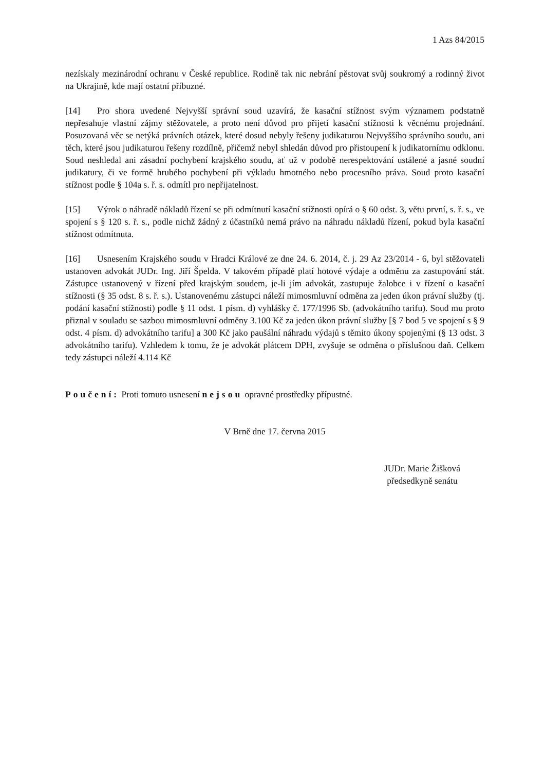1 Azs 84/2015
nezískaly mezinárodní ochranu v České republice. Rodině tak nic nebrání pěstovat svůj soukromý a rodinný život na Ukrajině, kde mají ostatní příbuzné.
[14] Pro shora uvedené Nejvyšší správní soud uzavírá, že kasační stížnost svým významem podstatně nepřesahuje vlastní zájmy stěžovatele, a proto není důvod pro přijetí kasační stížnosti k věcnému projednání. Posuzovaná věc se netýká právních otázek, které dosud nebyly řešeny judikaturou Nejvyššího správního soudu, ani těch, které jsou judikaturou řešeny rozdílně, přičemž nebyl shledán důvod pro přistoupení k judikatornímu odklonu. Soud neshledal ani zásadní pochybení krajského soudu, ať už v podobě nerespektování ustálené a jasné soudní judikatury, či ve formě hrubého pochybení při výkladu hmotného nebo procesního práva. Soud proto kasační stížnost podle § 104a s. ř. s. odmítl pro nepřijatelnost.
[15] Výrok o náhradě nákladů řízení se při odmítnutí kasační stížnosti opírá o § 60 odst. 3, větu první, s. ř. s., ve spojení s § 120 s. ř. s., podle nichž žádný z účastníků nemá právo na náhradu nákladů řízení, pokud byla kasační stížnost odmítnuta.
[16] Usnesením Krajského soudu v Hradci Králové ze dne 24. 6. 2014, č. j. 29 Az 23/2014 - 6, byl stěžovateli ustanoven advokát JUDr. Ing. Jiří Špelda. V takovém případě platí hotové výdaje a odměnu za zastupování stát. Zástupce ustanovený v řízení před krajským soudem, je-li jím advokát, zastupuje žalobce i v řízení o kasační stížnosti (§ 35 odst. 8 s. ř. s.). Ustanovenému zástupci náleží mimosmluvní odměna za jeden úkon právní služby (tj. podání kasační stížnosti) podle § 11 odst. 1 písm. d) vyhlášky č. 177/1996 Sb. (advokátního tarifu). Soud mu proto přiznal v souladu se sazbou mimosmluvní odměny 3.100 Kč za jeden úkon právní služby [§ 7 bod 5 ve spojení s § 9 odst. 4 písm. d) advokátního tarifu] a 300 Kč jako paušální náhradu výdajů s těmito úkony spojenými (§ 13 odst. 3 advokátního tarifu). Vzhledem k tomu, že je advokát plátcem DPH, zvyšuje se odměna o příslušnou daň. Celkem tedy zástupci náleží 4.114 Kč
Poučení: Proti tomuto usnesení nejsou opravné prostředky přípustné.
V Brně dne 17. června 2015
JUDr. Marie Žišková
předsedkyně senátu